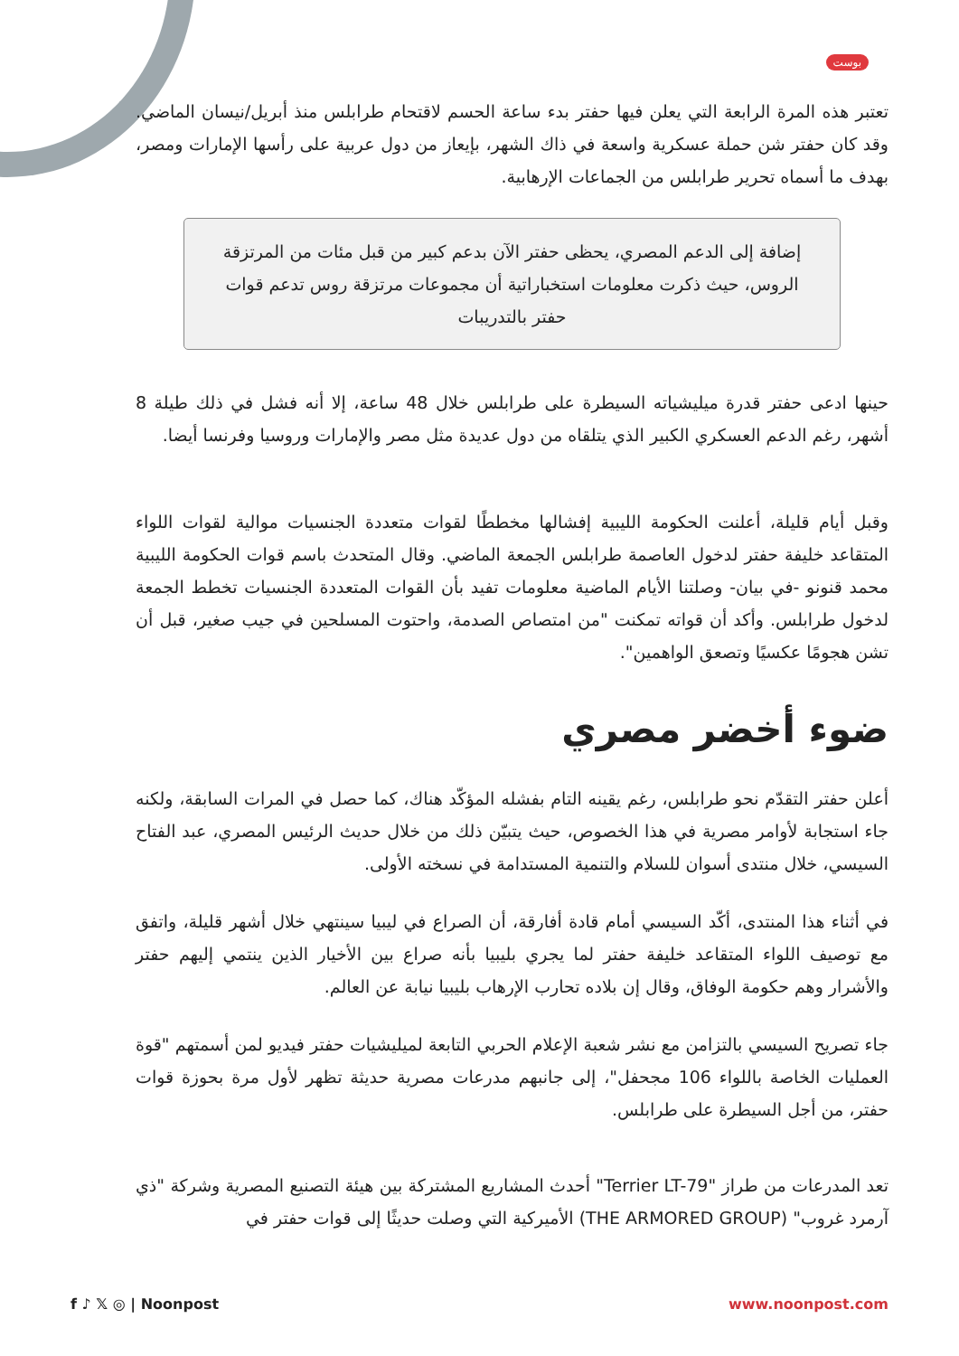بوست
تعتبر هذه المرة الرابعة التي يعلن فيها حفتر بدء ساعة الحسم لاقتحام طرابلس منذ أبريل/نيسان الماضي. وقد كان حفتر شن حملة عسكرية واسعة في ذاك الشهر، بإيعاز من دول عربية على رأسها الإمارات ومصر، بهدف ما أسماه تحرير طرابلس من الجماعات الإرهابية.
إضافة إلى الدعم المصري، يحظى حفتر الآن بدعم كبير من قبل مئات من المرتزقة الروس، حيث ذكرت معلومات استخباراتية أن مجموعات مرتزقة روس تدعم قوات حفتر بالتدريبات
حينها ادعى حفتر قدرة ميليشياته السيطرة على طرابلس خلال 48 ساعة، إلا أنه فشل في ذلك طيلة 8 أشهر، رغم الدعم العسكري الكبير الذي يتلقاه من دول عديدة مثل مصر والإمارات وروسيا وفرنسا أيضا.
وقبل أيام قليلة، أعلنت الحكومة الليبية إفشالها مخططًا لقوات متعددة الجنسيات موالية لقوات اللواء المتقاعد خليفة حفتر لدخول العاصمة طرابلس الجمعة الماضي. وقال المتحدث باسم قوات الحكومة الليبية محمد قنونو -في بيان- وصلتنا الأيام الماضية معلومات تفيد بأن القوات المتعددة الجنسيات تخطط الجمعة لدخول طرابلس. وأكد أن قواته تمكنت "من امتصاص الصدمة، واحتوت المسلحين في جيب صغير، قبل أن تشن هجومًا عكسيًا وتصعق الواهمين".
ضوء أخضر مصري
أعلن حفتر التقدّم نحو طرابلس، رغم يقينه التام بفشله المؤكّد هناك، كما حصل في المرات السابقة، ولكنه جاء استجابة لأوامر مصرية في هذا الخصوص، حيث يتبيّن ذلك من خلال حديث الرئيس المصري، عبد الفتاح السيسي، خلال منتدى أسوان للسلام والتنمية المستدامة في نسخته الأولى.
في أثناء هذا المنتدى، أكّد السيسي أمام قادة أفارقة، أن الصراع في ليبيا سينتهي خلال أشهر قليلة، واتفق مع توصيف اللواء المتقاعد خليفة حفتر لما يجري بليبيا بأنه صراع بين الأخيار الذين ينتمي إليهم حفتر والأشرار وهم حكومة الوفاق، وقال إن بلاده تحارب الإرهاب بليبيا نيابة عن العالم.
جاء تصريح السيسي بالتزامن مع نشر شعبة الإعلام الحربي التابعة لميليشيات حفتر فيديو لمن أسمتهم "قوة العمليات الخاصة باللواء 106 مجحفل"، إلى جانبهم مدرعات مصرية حديثة تظهر لأول مرة بحوزة قوات حفتر، من أجل السيطرة على طرابلس.
تعد المدرعات من طراز "Terrier LT-79" أحدث المشاريع المشتركة بين هيئة التصنيع المصرية وشركة "ذي آرمرد غروب" (THE ARMORED GROUP) الأميركية التي وصلت حديثًا إلى قوات حفتر في
f ♪ 𝕏 ◎ | Noonpost www.noonpost.com